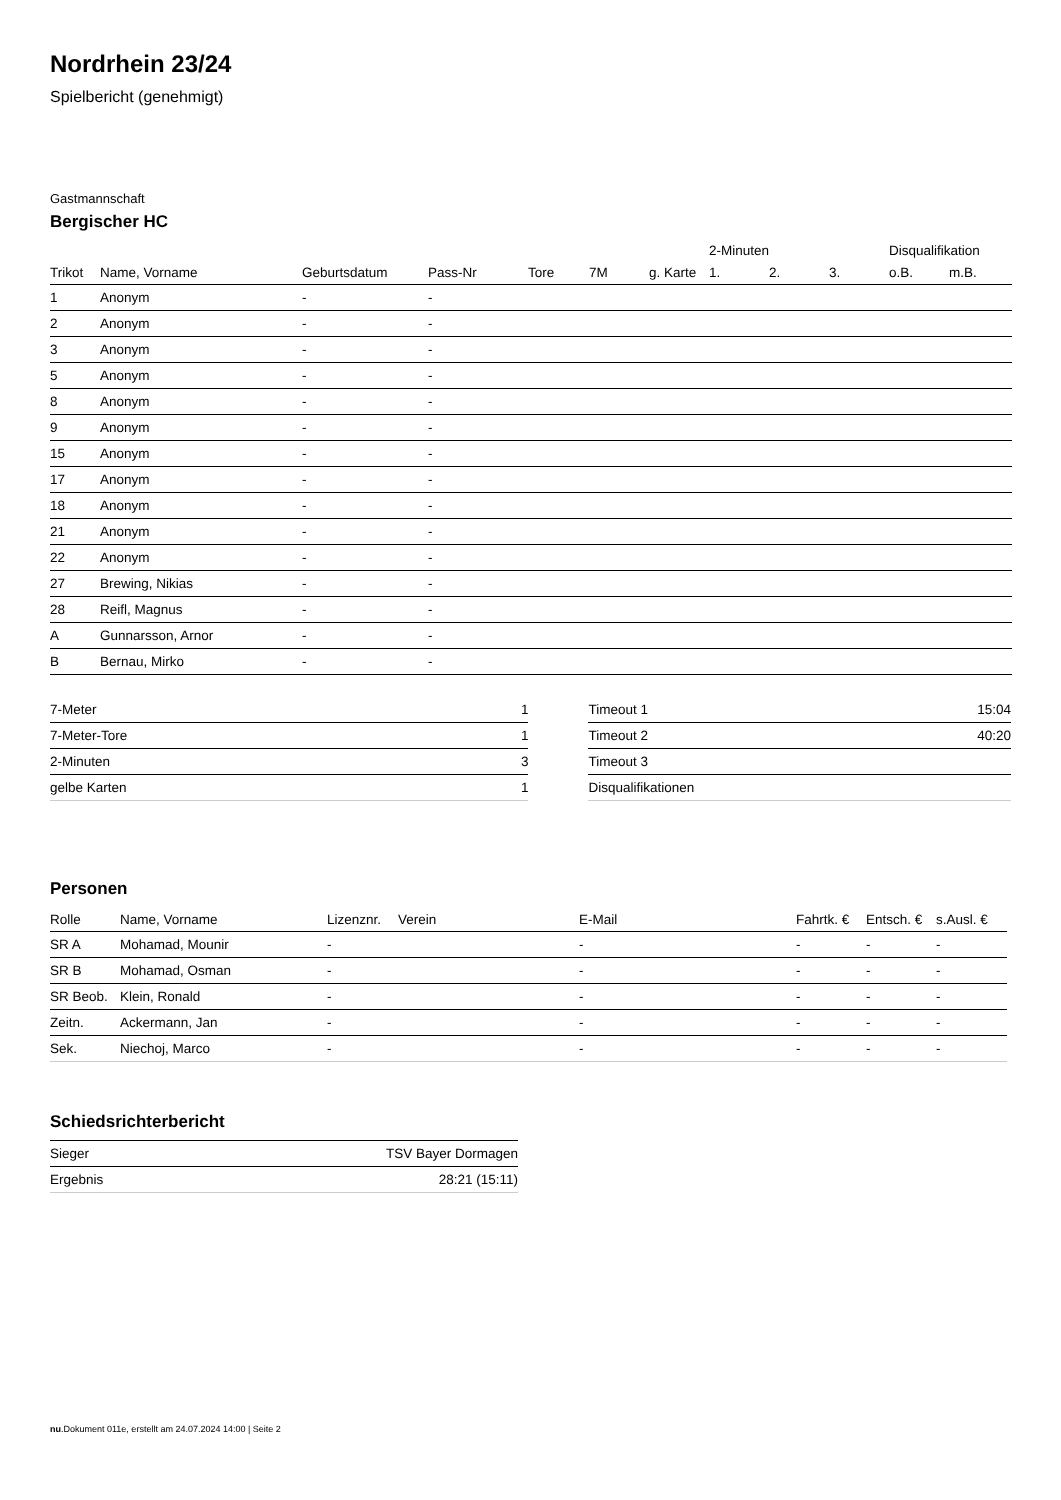Nordrhein 23/24
Spielbericht (genehmigt)
Gastmannschaft
Bergischer HC
| | | | | | | | 2-Minuten | | | Disqualifikation | |
| --- | --- | --- | --- | --- | --- | --- | --- | --- | --- | --- | --- |
| Trikot | Name, Vorname | Geburtsdatum | Pass-Nr | Tore | 7M | g. Karte | 1. | 2. | 3. | o.B. | m.B. |
| 1 | Anonym | - | - | | | | | | | | |
| 2 | Anonym | - | - | | | | | | | | |
| 3 | Anonym | - | - | | | | | | | | |
| 5 | Anonym | - | - | | | | | | | | |
| 8 | Anonym | - | - | | | | | | | | |
| 9 | Anonym | - | - | | | | | | | | |
| 15 | Anonym | - | - | | | | | | | | |
| 17 | Anonym | - | - | | | | | | | | |
| 18 | Anonym | - | - | | | | | | | | |
| 21 | Anonym | - | - | | | | | | | | |
| 22 | Anonym | - | - | | | | | | | | |
| 27 | Brewing, Nikias | - | - | | | | | | | | |
| 28 | Reifl, Magnus | - | - | | | | | | | | |
| A | Gunnarsson, Arnor | - | - | | | | | | | | |
| B | Bernau, Mirko | - | - | | | | | | | | |
| 7-Meter | 1 |
| 7-Meter-Tore | 1 |
| 2-Minuten | 3 |
| gelbe Karten | 1 |
| Timeout 1 | 15:04 |
| Timeout 2 | 40:20 |
| Timeout 3 | |
| Disqualifikationen | |
Personen
| Rolle | Name, Vorname | Lizenznr. | Verein | E-Mail | Fahrtk. € | Entsch. € | s.Ausl. € |
| --- | --- | --- | --- | --- | --- | --- | --- |
| SR A | Mohamad, Mounir | - | | - | - | - | - |
| SR B | Mohamad, Osman | - | | - | - | - | - |
| SR Beob. | Klein, Ronald | - | | - | - | - | - |
| Zeitn. | Ackermann, Jan | - | | - | - | - | - |
| Sek. | Niechoj, Marco | - | | - | - | - | - |
Schiedsrichterbericht
| Sieger | TSV Bayer Dormagen |
| Ergebnis | 28:21 (15:11) |
nu.Dokument 011e, erstellt am 24.07.2024 14:00 | Seite 2